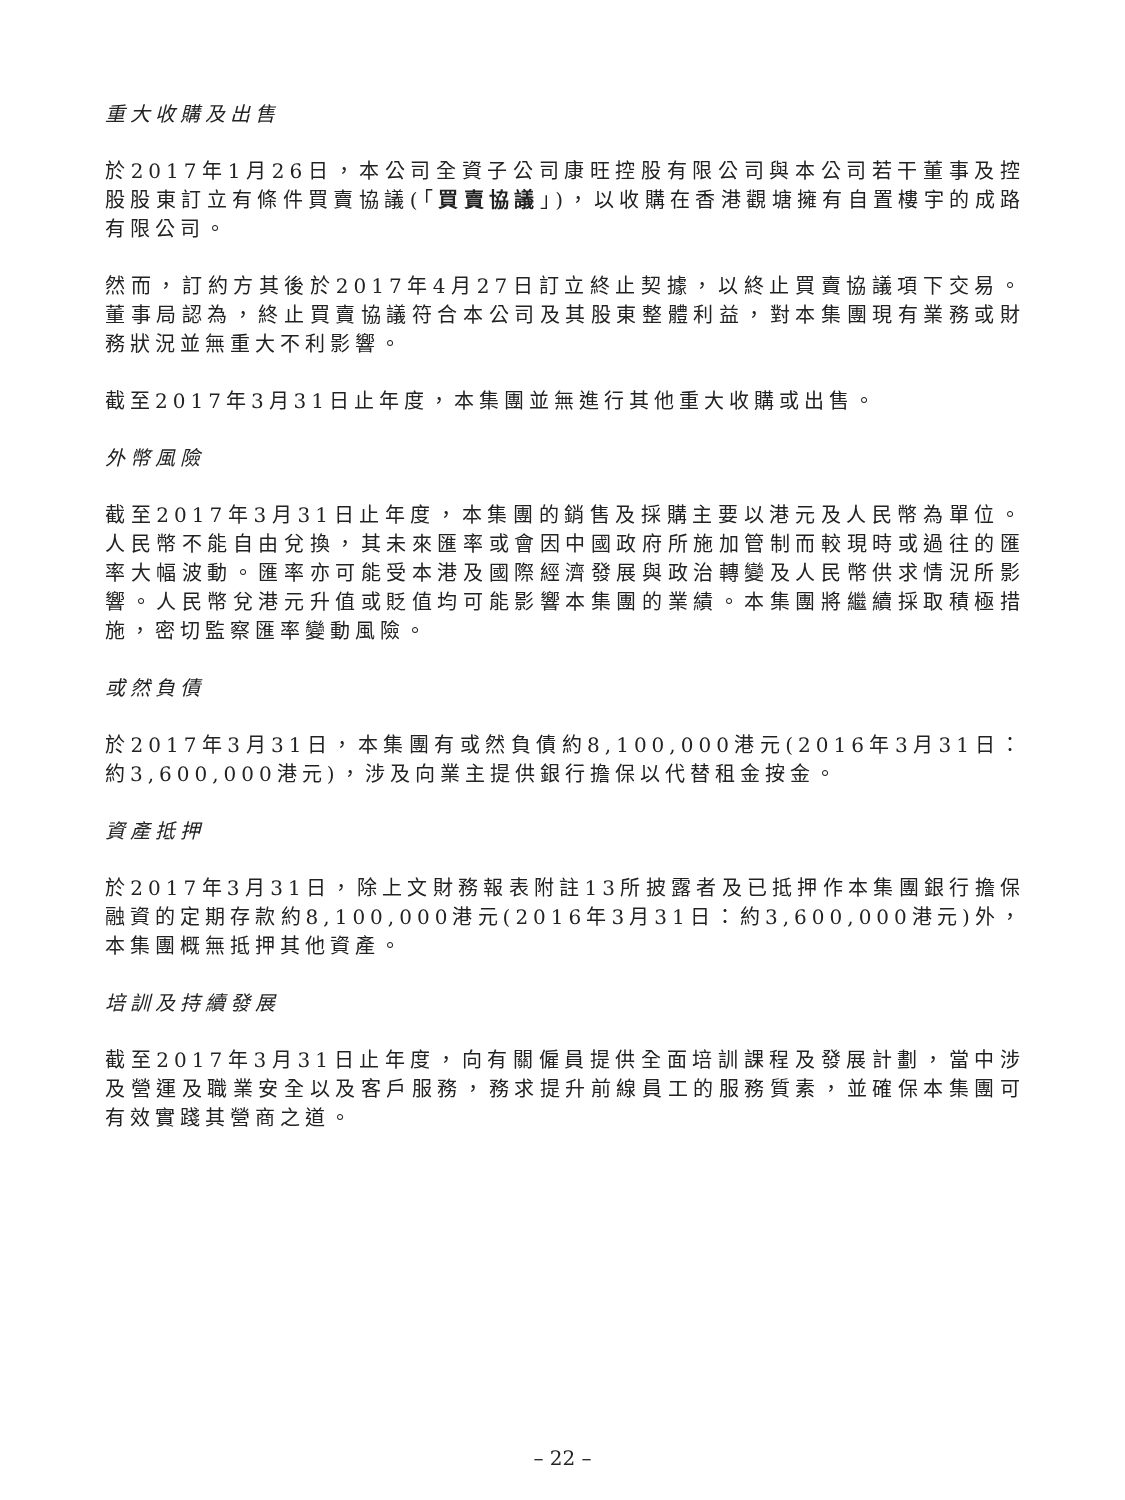重大收購及出售
於2017年1月26日，本公司全資子公司康旺控股有限公司與本公司若干董事及控股股東訂立有條件買賣協議(「買賣協議」)，以收購在香港觀塘擁有自置樓宇的成路有限公司。
然而，訂約方其後於2017年4月27日訂立終止契據，以終止買賣協議項下交易。董事局認為，終止買賣協議符合本公司及其股東整體利益，對本集團現有業務或財務狀況並無重大不利影響。
截至2017年3月31日止年度，本集團並無進行其他重大收購或出售。
外幣風險
截至2017年3月31日止年度，本集團的銷售及採購主要以港元及人民幣為單位。人民幣不能自由兌換，其未來匯率或會因中國政府所施加管制而較現時或過往的匯率大幅波動。匯率亦可能受本港及國際經濟發展與政治轉變及人民幣供求情況所影響。人民幣兌港元升值或貶值均可能影響本集團的業績。本集團將繼續採取積極措施，密切監察匯率變動風險。
或然負債
於2017年3月31日，本集團有或然負債約8,100,000港元(2016年3月31日：約3,600,000港元)，涉及向業主提供銀行擔保以代替租金按金。
資產抵押
於2017年3月31日，除上文財務報表附註13所披露者及已抵押作本集團銀行擔保融資的定期存款約8,100,000港元(2016年3月31日：約3,600,000港元)外，本集團概無抵押其他資產。
培訓及持續發展
截至2017年3月31日止年度，向有關僱員提供全面培訓課程及發展計劃，當中涉及營運及職業安全以及客戶服務，務求提升前線員工的服務質素，並確保本集團可有效實踐其營商之道。
– 22 –